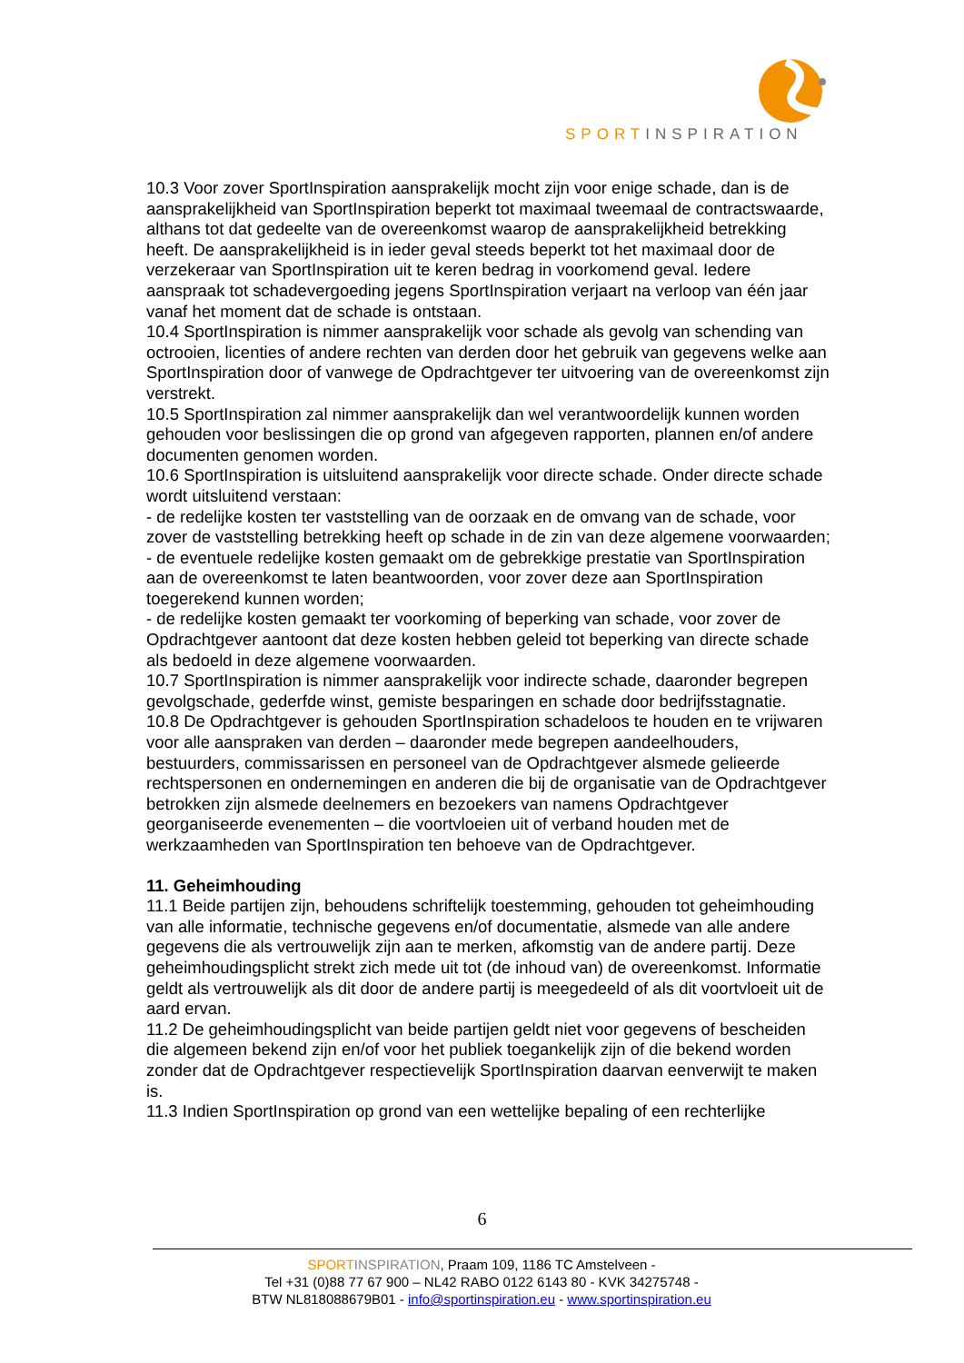SPORTINSPIRATION
10.3 Voor zover SportInspiration aansprakelijk mocht zijn voor enige schade, dan is de aansprakelijkheid van SportInspiration beperkt tot maximaal tweemaal de contractswaarde, althans tot dat gedeelte van de overeenkomst waarop de aansprakelijkheid betrekking heeft. De aansprakelijkheid is in ieder geval steeds beperkt tot het maximaal door de verzekeraar van SportInspiration uit te keren bedrag in voorkomend geval. Iedere aanspraak tot schadevergoeding jegens SportInspiration verjaart na verloop van één jaar vanaf het moment dat de schade is ontstaan.
10.4 SportInspiration is nimmer aansprakelijk voor schade als gevolg van schending van octrooien, licenties of andere rechten van derden door het gebruik van gegevens welke aan SportInspiration door of vanwege de Opdrachtgever ter uitvoering van de overeenkomst zijn verstrekt.
10.5 SportInspiration zal nimmer aansprakelijk dan wel verantwoordelijk kunnen worden gehouden voor beslissingen die op grond van afgegeven rapporten, plannen en/of andere documenten genomen worden.
10.6 SportInspiration is uitsluitend aansprakelijk voor directe schade. Onder directe schade
wordt uitsluitend verstaan:
- de redelijke kosten ter vaststelling van de oorzaak en de omvang van de schade, voor zover de vaststelling betrekking heeft op schade in de zin van deze algemene voorwaarden;
- de eventuele redelijke kosten gemaakt om de gebrekkige prestatie van SportInspiration aan de overeenkomst te laten beantwoorden, voor zover deze aan SportInspiration toegerekend kunnen worden;
- de redelijke kosten gemaakt ter voorkoming of beperking van schade, voor zover de Opdrachtgever aantoont dat deze kosten hebben geleid tot beperking van directe schade als bedoeld in deze algemene voorwaarden.
10.7 SportInspiration is nimmer aansprakelijk voor indirecte schade, daaronder begrepen gevolgschade, gederfde winst, gemiste besparingen en schade door bedrijfsstagnatie.
10.8 De Opdrachtgever is gehouden SportInspiration schadeloos te houden en te vrijwaren voor alle aanspraken van derden – daaronder mede begrepen aandeelhouders, bestuurders, commissarissen en personeel van de Opdrachtgever alsmede gelieerde rechtspersonen en ondernemingen en anderen die bij de organisatie van de Opdrachtgever betrokken zijn alsmede deelnemers en bezoekers van namens Opdrachtgever georganiseerde evenementen – die voortvloeien uit of verband houden met de werkzaamheden van SportInspiration ten behoeve van de Opdrachtgever.
11. Geheimhouding
11.1 Beide partijen zijn, behoudens schriftelijk toestemming, gehouden tot geheimhouding van alle informatie, technische gegevens en/of documentatie, alsmede van alle andere gegevens die als vertrouwelijk zijn aan te merken, afkomstig van de andere partij. Deze geheimhoudingsplicht strekt zich mede uit tot (de inhoud van) de overeenkomst. Informatie geldt als vertrouwelijk als dit door de andere partij is meegedeeld of als dit voortvloeit uit de aard ervan.
11.2 De geheimhoudingsplicht van beide partijen geldt niet voor gegevens of bescheiden die algemeen bekend zijn en/of voor het publiek toegankelijk zijn of die bekend worden zonder dat de Opdrachtgever respectievelijk SportInspiration daarvan eenverwijt te maken is.
11.3 Indien SportInspiration op grond van een wettelijke bepaling of een rechterlijke
6
SPORT INSPIRATION, Praam 109, 1186 TC Amstelveen -
Tel +31 (0)88 77 67 900 – NL42 RABO 0122 6143 80 - KVK 34275748 -
BTW NL818088679B01 - info@sportinspiration.eu - www.sportinspiration.eu